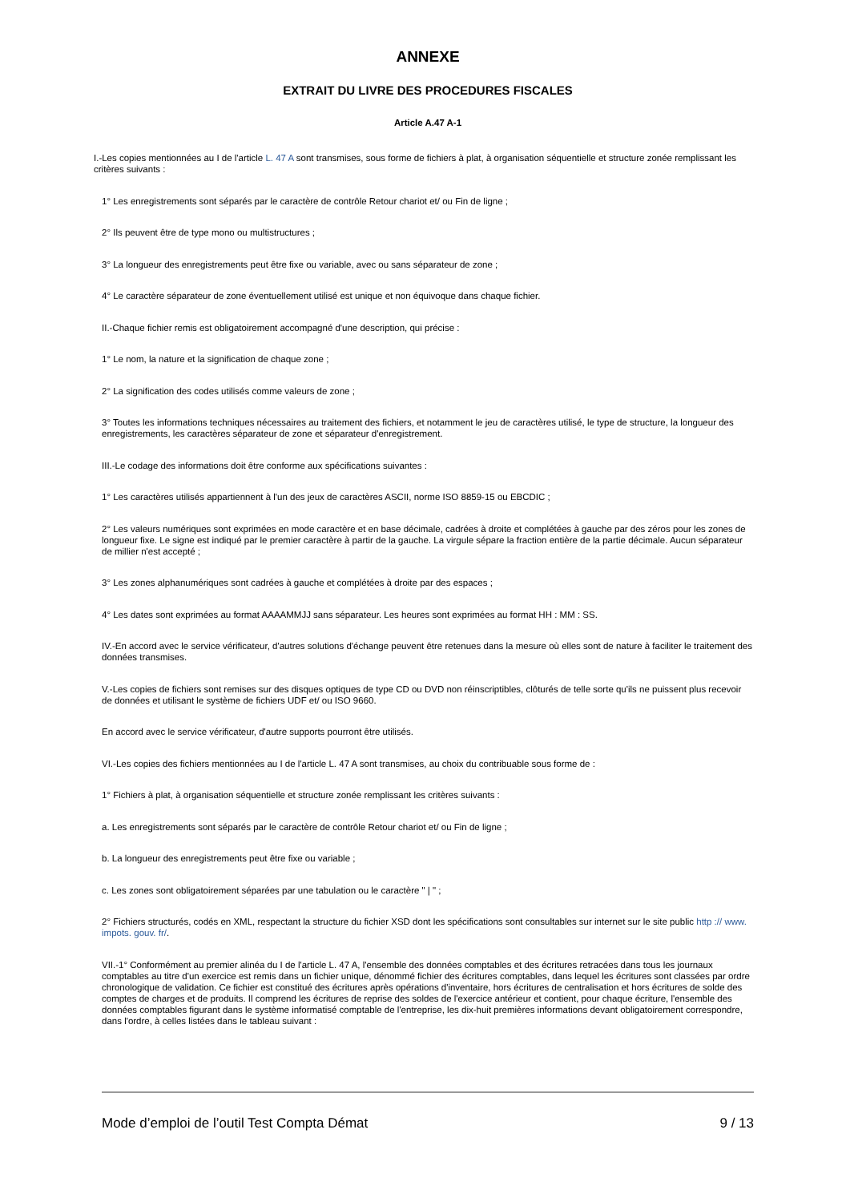ANNEXE
EXTRAIT DU LIVRE DES PROCEDURES FISCALES
Article A.47 A-1
I.-Les copies mentionnées au I de l'article L. 47 A sont transmises, sous forme de fichiers à plat, à organisation séquentielle et structure zonée remplissant les critères suivants :
1° Les enregistrements sont séparés par le caractère de contrôle Retour chariot et/ ou Fin de ligne ;
2° Ils peuvent être de type mono ou multistructures ;
3° La longueur des enregistrements peut être fixe ou variable, avec ou sans séparateur de zone ;
4° Le caractère séparateur de zone éventuellement utilisé est unique et non équivoque dans chaque fichier.
II.-Chaque fichier remis est obligatoirement accompagné d'une description, qui précise :
1° Le nom, la nature et la signification de chaque zone ;
2° La signification des codes utilisés comme valeurs de zone ;
3° Toutes les informations techniques nécessaires au traitement des fichiers, et notamment le jeu de caractères utilisé, le type de structure, la longueur des enregistrements, les caractères séparateur de zone et séparateur d'enregistrement.
III.-Le codage des informations doit être conforme aux spécifications suivantes :
1° Les caractères utilisés appartiennent à l'un des jeux de caractères ASCII, norme ISO 8859-15 ou EBCDIC ;
2° Les valeurs numériques sont exprimées en mode caractère et en base décimale, cadrées à droite et complétées à gauche par des zéros pour les zones de longueur fixe. Le signe est indiqué par le premier caractère à partir de la gauche. La virgule sépare la fraction entière de la partie décimale. Aucun séparateur de millier n'est accepté ;
3° Les zones alphanumériques sont cadrées à gauche et complétées à droite par des espaces ;
4° Les dates sont exprimées au format AAAAMMJJ sans séparateur. Les heures sont exprimées au format HH : MM : SS.
IV.-En accord avec le service vérificateur, d'autres solutions d'échange peuvent être retenues dans la mesure où elles sont de nature à faciliter le traitement des données transmises.
V.-Les copies de fichiers sont remises sur des disques optiques de type CD ou DVD non réinscriptibles, clôturés de telle sorte qu'ils ne puissent plus recevoir de données et utilisant le système de fichiers UDF et/ ou ISO 9660.
En accord avec le service vérificateur, d'autre supports pourront être utilisés.
VI.-Les copies des fichiers mentionnées au I de l'article L. 47 A sont transmises, au choix du contribuable sous forme de :
1° Fichiers à plat, à organisation séquentielle et structure zonée remplissant les critères suivants :
a. Les enregistrements sont séparés par le caractère de contrôle Retour chariot et/ ou Fin de ligne ;
b. La longueur des enregistrements peut être fixe ou variable ;
c. Les zones sont obligatoirement séparées par une tabulation ou le caractère " | " ;
2° Fichiers structurés, codés en XML, respectant la structure du fichier XSD dont les spécifications sont consultables sur internet sur le site public http :// www. impots. gouv. fr/.
VII.-1° Conformément au premier alinéa du I de l'article L. 47 A, l'ensemble des données comptables et des écritures retracées dans tous les journaux comptables au titre d'un exercice est remis dans un fichier unique, dénommé fichier des écritures comptables, dans lequel les écritures sont classées par ordre chronologique de validation. Ce fichier est constitué des écritures après opérations d'inventaire, hors écritures de centralisation et hors écritures de solde des comptes de charges et de produits. Il comprend les écritures de reprise des soldes de l'exercice antérieur et contient, pour chaque écriture, l'ensemble des données comptables figurant dans le système informatisé comptable de l'entreprise, les dix-huit premières informations devant obligatoirement correspondre, dans l'ordre, à celles listées dans le tableau suivant :
Mode d’emploi de l’outil Test Compta Démat 9 / 13